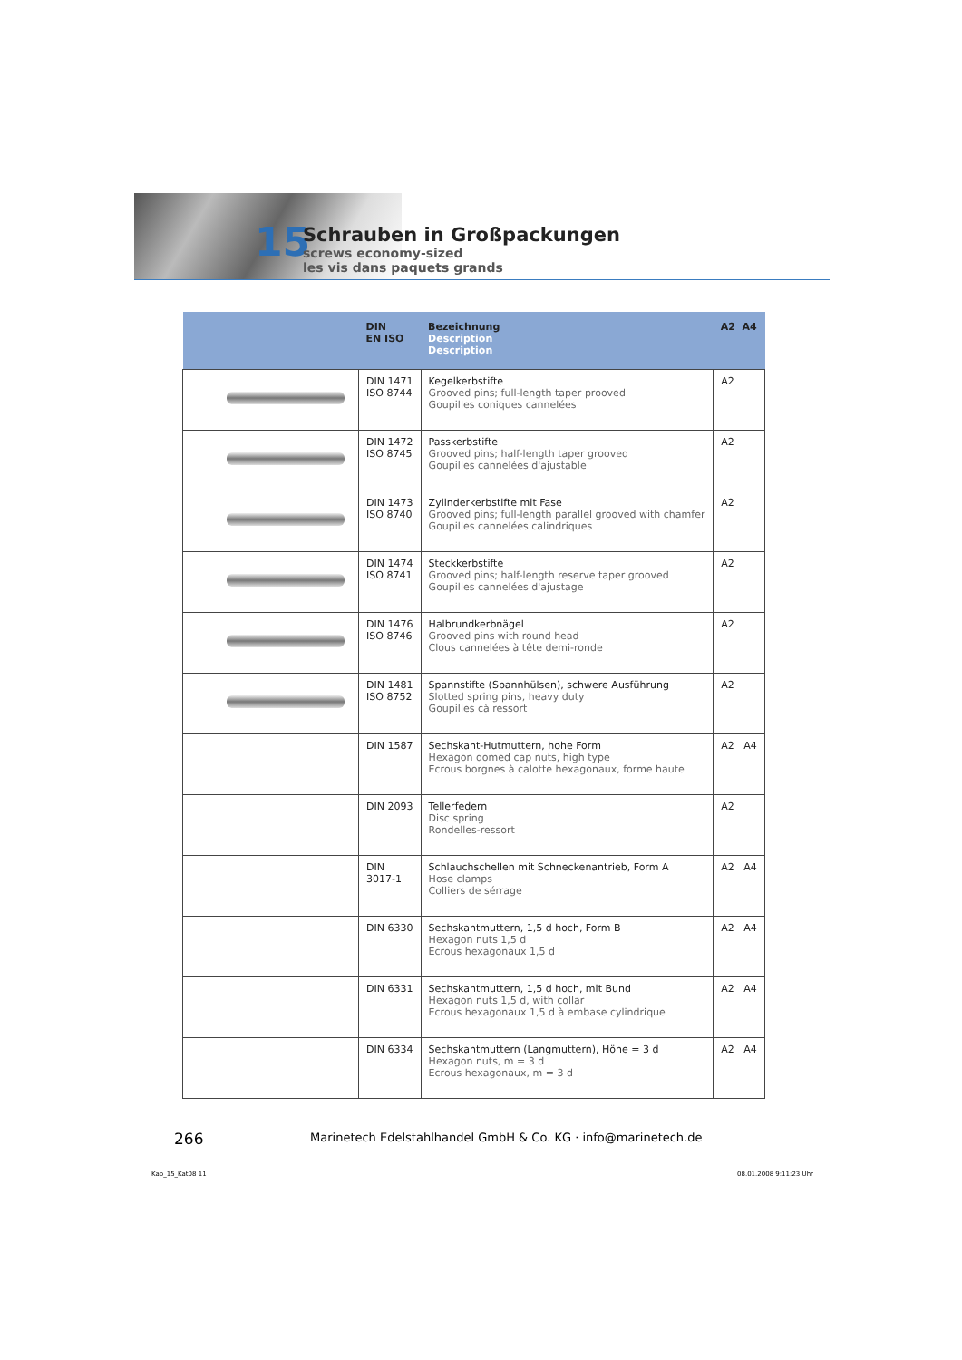15
Schrauben in Großpackungen
screws economy-sized
les vis dans paquets grands
| | DIN EN ISO | Bezeichnung Description Description | A2 A4 |
| --- | --- | --- | --- |
| | DIN 1471 ISO 8744 | Kegelkerbstifte Grooved pins; full-length taper prooved Goupilles coniques cannelées | A2 |
| | DIN 1472 ISO 8745 | Passkerbstifte Grooved pins; half-length taper grooved Goupilles cannelées d'ajustable | A2 |
| | DIN 1473 ISO 8740 | Zylinderkerbstifte mit Fase Grooved pins; full-length parallel grooved with chamfer Goupilles cannelées calindriques | A2 |
| | DIN 1474 ISO 8741 | Steckkerbstifte Grooved pins; half-length reserve taper grooved Goupilles cannelées d'ajustage | A2 |
| | DIN 1476 ISO 8746 | Halbrundkerbnägel Grooved pins with round head Clous cannelées à tête demi-ronde | A2 |
| | DIN 1481 ISO 8752 | Spannstifte (Spannhülsen), schwere Ausführung Slotted spring pins, heavy duty Goupilles cà ressort | A2 |
| | DIN 1587 | Sechskant-Hutmuttern, hohe Form Hexagon domed cap nuts, high type Ecrous borgnes à calotte hexagonaux, forme haute | A2 A4 |
| | DIN 2093 | Tellerfedern Disc spring Rondelles-ressort | A2 |
| | DIN 3017-1 | Schlauchschellen mit Schneckenantrieb, Form A Hose clamps Colliers de sérrage | A2 A4 |
| | DIN 6330 | Sechskantmuttern, 1,5 d hoch, Form B Hexagon nuts 1,5 d Ecrous hexagonaux 1,5 d | A2 A4 |
| | DIN 6331 | Sechskantmuttern, 1,5 d hoch, mit Bund Hexagon nuts 1,5 d, with collar Ecrous hexagonaux 1,5 d à embase cylindrique | A2 A4 |
| | DIN 6334 | Sechskantmuttern (Langmuttern), Höhe = 3 d Hexagon nuts, m = 3 d Ecrous hexagonaux, m = 3 d | A2 A4 |
266
Marinetech Edelstahlhandel GmbH & Co. KG · info@marinetech.de
Kap_15_Kat08 11 08.01.2008 9:11:23 Uhr